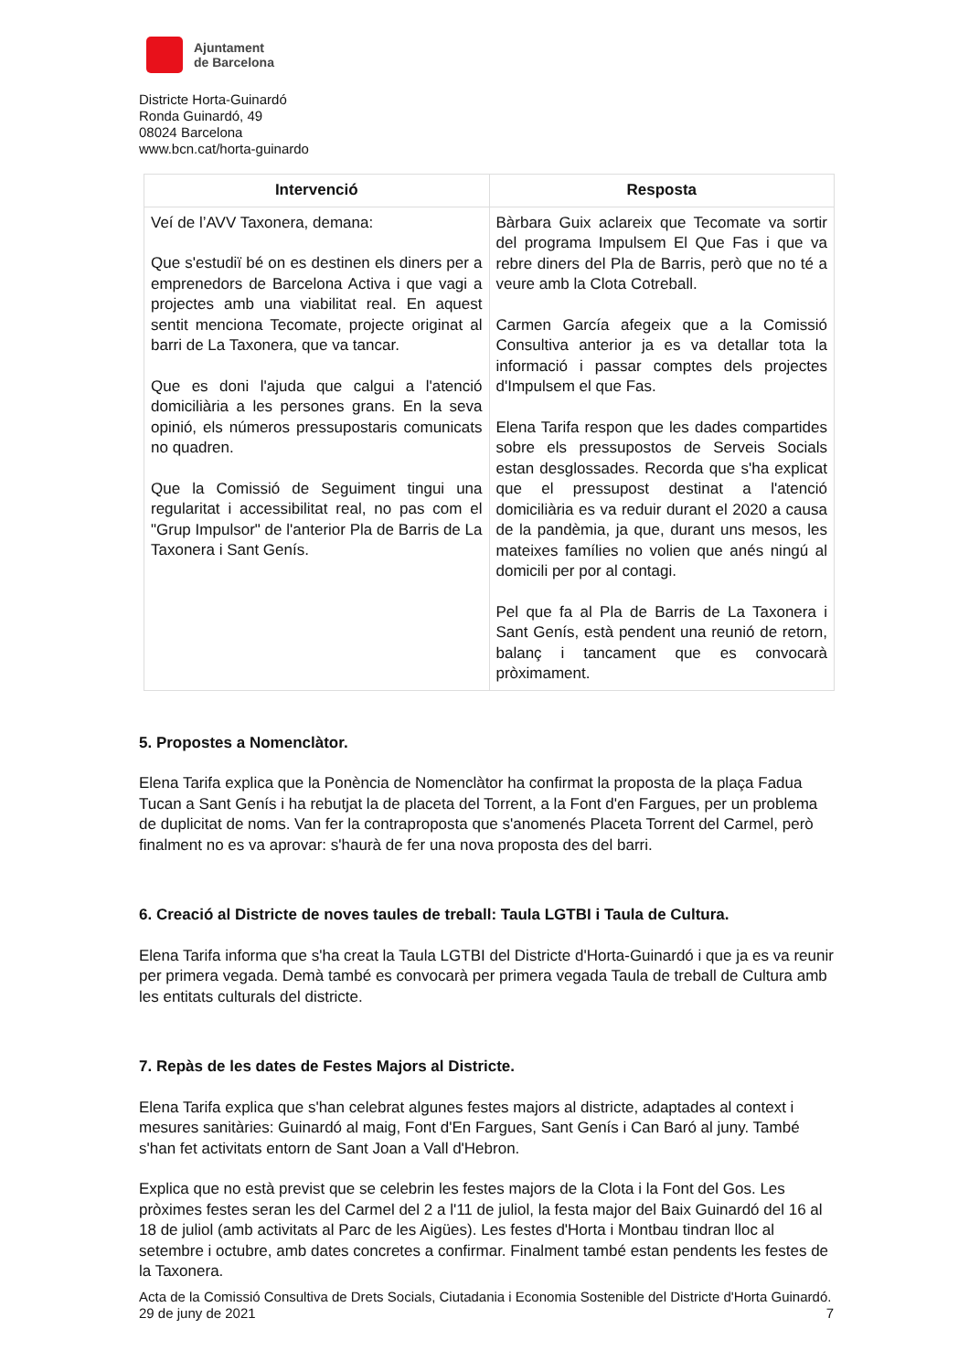Ajuntament
de Barcelona
Districte Horta-Guinardó
Ronda Guinardó, 49
08024 Barcelona
www.bcn.cat/horta-guinardo
| Intervenció | Resposta |
| --- | --- |
| Veí de l’AVV Taxonera, demana: Que s'estudiï bé on es destinen els diners per a emprenedors de Barcelona Activa i que vagi a projectes amb una viabilitat real. En aquest sentit menciona Tecomate, projecte originat al barri de La Taxonera, que va tancar. Que es doni l'ajuda que calgui a l'atenció domiciliària a les persones grans. En la seva opinió, els números pressupostaris comunicats no quadren. Que la Comissió de Seguiment tingui una regularitat i accessibilitat real, no pas com el "Grup Impulsor" de l'anterior Pla de Barris de La Taxonera i Sant Genís. | Bàrbara Guix aclareix que Tecomate va sortir del programa Impulsem El Que Fas i que va rebre diners del Pla de Barris, però que no té a veure amb la Clota Cotreball. Carmen García afegeix que a la Comissió Consultiva anterior ja es va detallar tota la informació i passar comptes dels projectes d'Impulsem el que Fas. Elena Tarifa respon que les dades compartides sobre els pressupostos de Serveis Socials estan desglossades. Recorda que s'ha explicat que el pressupost destinat a l'atenció domiciliària es va reduir durant el 2020 a causa de la pandèmia, ja que, durant uns mesos, les mateixes famílies no volien que anés ningú al domicili per por al contagi. Pel que fa al Pla de Barris de La Taxonera i Sant Genís, està pendent una reunió de retorn, balanç i tancament que es convocarà pròximament. |
5. Propostes a Nomenclàtor.
Elena Tarifa explica que la Ponència de Nomenclàtor ha confirmat la proposta de la plaça Fadua Tucan a Sant Genís i ha rebutjat la de placeta del Torrent, a la Font d'en Fargues, per un problema de duplicitat de noms. Van fer la contraproposta que s'anomenés Placeta Torrent del Carmel, però finalment no es va aprovar: s'haurà de fer una nova proposta des del barri.
6. Creació al Districte de noves taules de treball: Taula LGTBI i Taula de Cultura.
Elena Tarifa informa que s'ha creat la Taula LGTBI del Districte d'Horta-Guinardó i que ja es va reunir per primera vegada. Demà també es convocarà per primera vegada Taula de treball de Cultura amb les entitats culturals del districte.
7. Repàs de les dates de Festes Majors al Districte.
Elena Tarifa explica que s'han celebrat algunes festes majors al districte, adaptades al context i mesures sanitàries: Guinardó al maig, Font d'En Fargues, Sant Genís i Can Baró al juny. També s'han fet activitats entorn de Sant Joan a Vall d'Hebron.
Explica que no està previst que se celebrin les festes majors de la Clota i la Font del Gos. Les pròximes festes seran les del Carmel del 2 a l'11 de juliol, la festa major del Baix Guinardó del 16 al 18 de juliol (amb activitats al Parc de les Aigües). Les festes d'Horta i Montbau tindran lloc al setembre i octubre, amb dates concretes a confirmar. Finalment també estan pendents les festes de la Taxonera.
Acta de la Comissió Consultiva de Drets Socials, Ciutadania i Economia Sostenible del Districte d'Horta Guinardó. 29 de juny de 2021 7